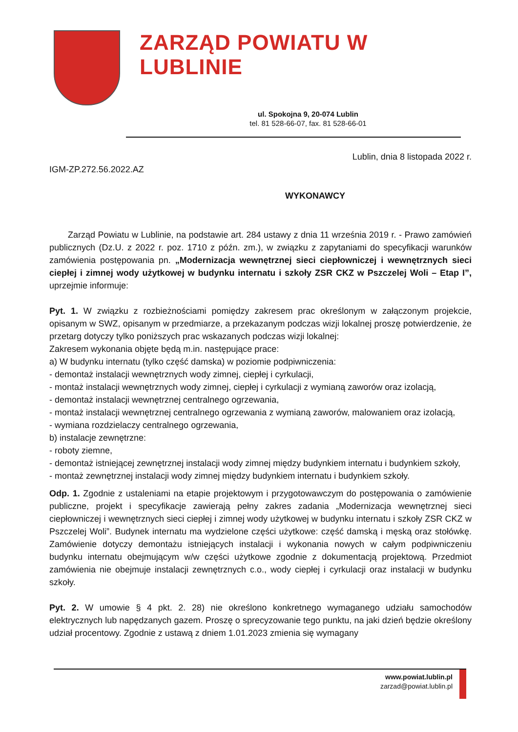ZARZĄD POWIATU W LUBLINIE
ul. Spokojna 9, 20-074 Lublin
tel. 81 528-66-07, fax. 81 528-66-01
Lublin, dnia 8 listopada 2022 r.
IGM-ZP.272.56.2022.AZ
WYKONAWCY
Zarząd Powiatu w Lublinie, na podstawie art. 284 ustawy z dnia 11 września 2019 r. - Prawo zamówień publicznych (Dz.U. z 2022 r. poz. 1710 z późn. zm.), w związku z zapytaniami do specyfikacji warunków zamówienia postępowania pn. „Modernizacja wewnętrznej sieci ciepłowniczej i wewnętrznych sieci ciepłej i zimnej wody użytkowej w budynku internatu i szkoły ZSR CKZ w Pszczelej Woli – Etap I”, uprzejmie informuje:
Pyt. 1. W związku z rozbieżnościami pomiędzy zakresem prac określonym w załączonym projekcie, opisanym w SWZ, opisanym w przedmiarze, a przekazanym podczas wizji lokalnej proszę potwierdzenie, że przetarg dotyczy tylko poniższych prac wskazanych podczas wizji lokalnej:
Zakresem wykonania objęte będą m.in. następujące prace:
a) W budynku internatu (tylko część damska) w poziomie podpiwniczenia:
- demontaż instalacji wewnętrznych wody zimnej, ciepłej i cyrkulacji,
- montaż instalacji wewnętrznych wody zimnej, ciepłej i cyrkulacji z wymianą zaworów oraz izolacją,
- demontaż instalacji wewnętrznej centralnego ogrzewania,
- montaż instalacji wewnętrznej centralnego ogrzewania z wymianą zaworów, malowaniem oraz izolacją,
- wymiana rozdzielaczy centralnego ogrzewania,
b) instalacje zewnętrzne:
- roboty ziemne,
- demontaż istniejącej zewnętrznej instalacji wody zimnej między budynkiem internatu i budynkiem szkoły,
- montaż zewnętrznej instalacji wody zimnej między budynkiem internatu i budynkiem szkoły.
Odp. 1. Zgodnie z ustaleniami na etapie projektowym i przygotowawczym do postępowania o zamówienie publiczne, projekt i specyfikacje zawierają pełny zakres zadania „Modernizacja wewnętrznej sieci ciepłowniczej i wewnętrznych sieci ciepłej i zimnej wody użytkowej w budynku internatu i szkoły ZSR CKZ w Pszczelej Woli”. Budynek internatu ma wydzielone części użytkowe: część damską i męską oraz stołówkę. Zamówienie dotyczy demontażu istniejących instalacji i wykonania nowych w całym podpiwniczeniu budynku internatu obejmującym w/w części użytkowe zgodnie z dokumentacją projektową. Przedmiot zamówienia nie obejmuje instalacji zewnętrznych c.o., wody ciepłej i cyrkulacji oraz instalacji w budynku szkoły.
Pyt. 2. W umowie § 4 pkt. 2. 28) nie określono konkretnego wymaganego udziału samochodów elektrycznych lub napędzanych gazem. Proszę o sprecyzowanie tego punktu, na jaki dzień będzie określony udział procentowy. Zgodnie z ustawą z dniem 1.01.2023 zmienia się wymagany
www.powiat.lublin.pl
zarzad@powiat.lublin.pl